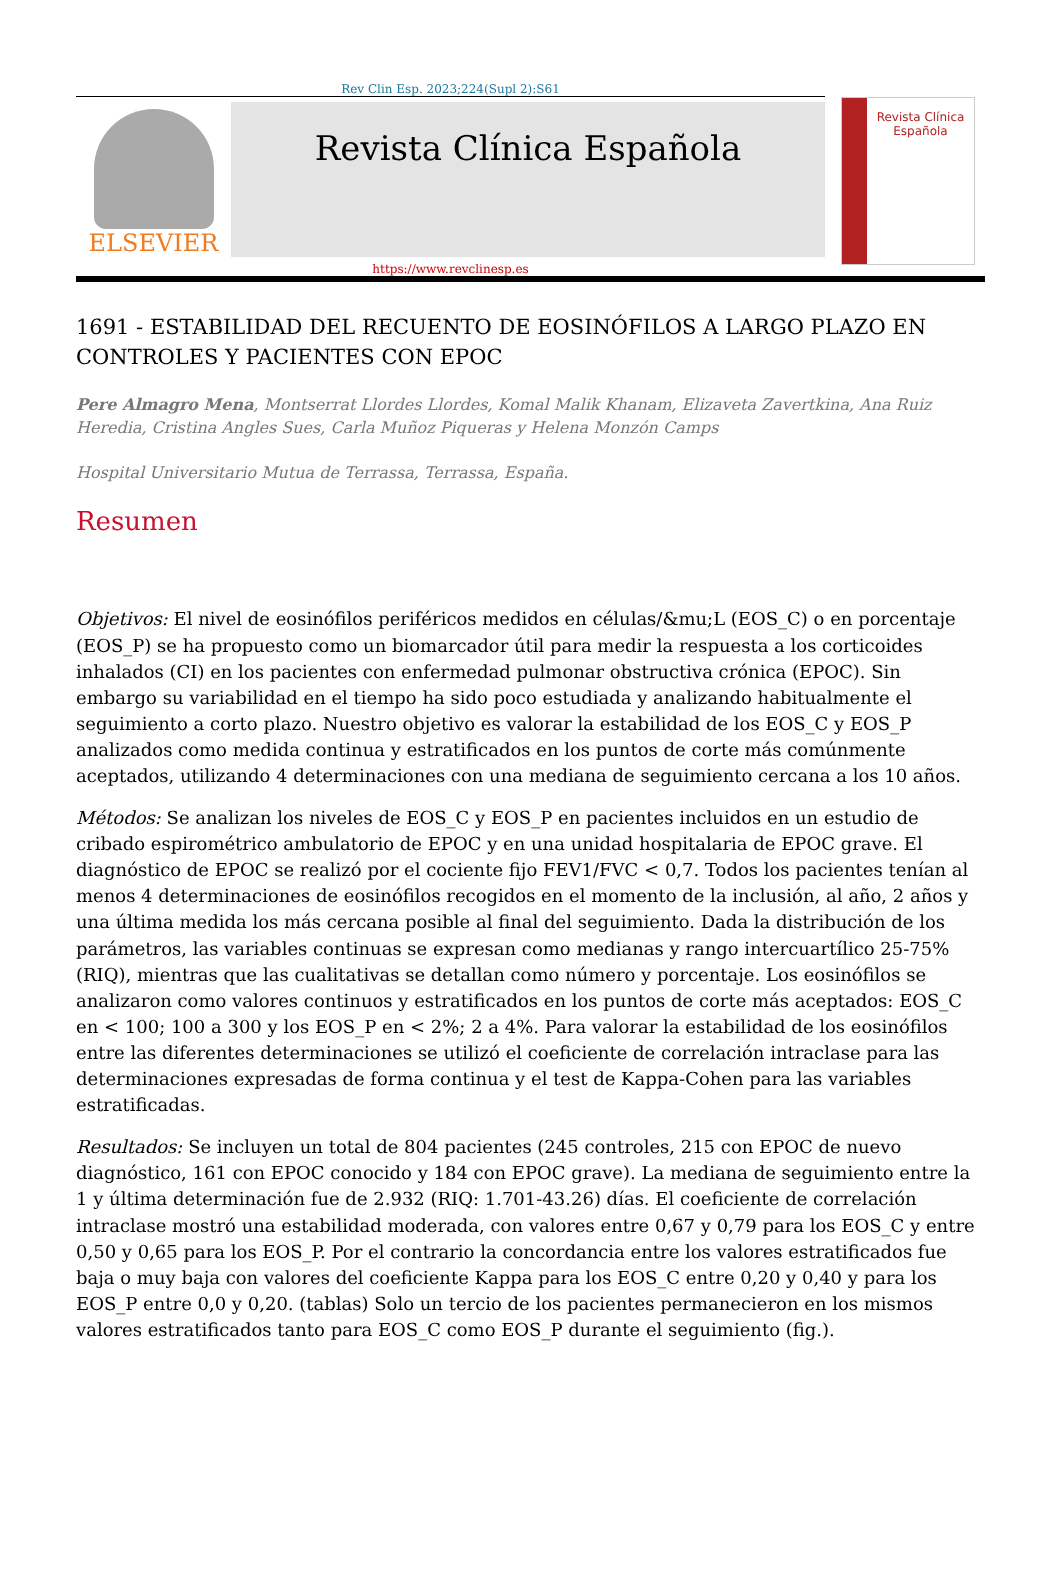Rev Clin Esp. 2023;224(Supl 2):S61
ELSEVIER
Revista Clínica Española
Revista Clínica
Española
https://www.revclinesp.es
1691 - ESTABILIDAD DEL RECUENTO DE EOSINÓFILOS A LARGO PLAZO EN CONTROLES Y PACIENTES CON EPOC
Pere Almagro Mena, Montserrat Llordes Llordes, Komal Malik Khanam, Elizaveta Zavertkina, Ana Ruiz Heredia, Cristina Angles Sues, Carla Muñoz Piqueras y Helena Monzón Camps
Hospital Universitario Mutua de Terrassa, Terrassa, España.
Resumen
Objetivos: El nivel de eosinófilos periféricos medidos en células/&mu;L (EOS_C) o en porcentaje (EOS_P) se ha propuesto como un biomarcador útil para medir la respuesta a los corticoides inhalados (CI) en los pacientes con enfermedad pulmonar obstructiva crónica (EPOC). Sin embargo su variabilidad en el tiempo ha sido poco estudiada y analizando habitualmente el seguimiento a corto plazo. Nuestro objetivo es valorar la estabilidad de los EOS_C y EOS_P analizados como medida continua y estratificados en los puntos de corte más comúnmente aceptados, utilizando 4 determinaciones con una mediana de seguimiento cercana a los 10 años.
Métodos: Se analizan los niveles de EOS_C y EOS_P en pacientes incluidos en un estudio de cribado espirométrico ambulatorio de EPOC y en una unidad hospitalaria de EPOC grave. El diagnóstico de EPOC se realizó por el cociente fijo FEV1/FVC < 0,7. Todos los pacientes tenían al menos 4 determinaciones de eosinófilos recogidos en el momento de la inclusión, al año, 2 años y una última medida los más cercana posible al final del seguimiento. Dada la distribución de los parámetros, las variables continuas se expresan como medianas y rango intercuartílico 25-75% (RIQ), mientras que las cualitativas se detallan como número y porcentaje. Los eosinófilos se analizaron como valores continuos y estratificados en los puntos de corte más aceptados: EOS_C en < 100; 100 a 300 y los EOS_P en < 2%; 2 a 4%. Para valorar la estabilidad de los eosinófilos entre las diferentes determinaciones se utilizó el coeficiente de correlación intraclase para las determinaciones expresadas de forma continua y el test de Kappa-Cohen para las variables estratificadas.
Resultados: Se incluyen un total de 804 pacientes (245 controles, 215 con EPOC de nuevo diagnóstico, 161 con EPOC conocido y 184 con EPOC grave). La mediana de seguimiento entre la 1 y última determinación fue de 2.932 (RIQ: 1.701-43.26) días. El coeficiente de correlación intraclase mostró una estabilidad moderada, con valores entre 0,67 y 0,79 para los EOS_C y entre 0,50 y 0,65 para los EOS_P. Por el contrario la concordancia entre los valores estratificados fue baja o muy baja con valores del coeficiente Kappa para los EOS_C entre 0,20 y 0,40 y para los EOS_P entre 0,0 y 0,20. (tablas) Solo un tercio de los pacientes permanecieron en los mismos valores estratificados tanto para EOS_C como EOS_P durante el seguimiento (fig.).